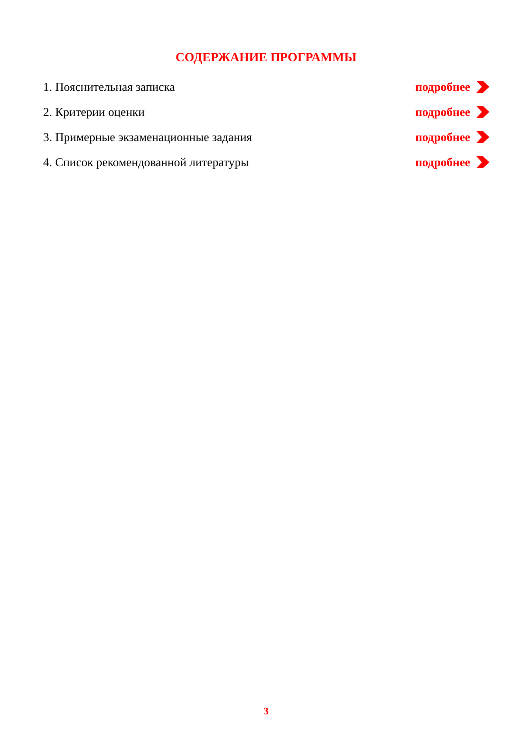СОДЕРЖАНИЕ ПРОГРАММЫ
1. Пояснительная записка подробнее
2. Критерии оценки подробнее
3. Примерные экзаменационные задания подробнее
4. Список рекомендованной литературы подробнее
3